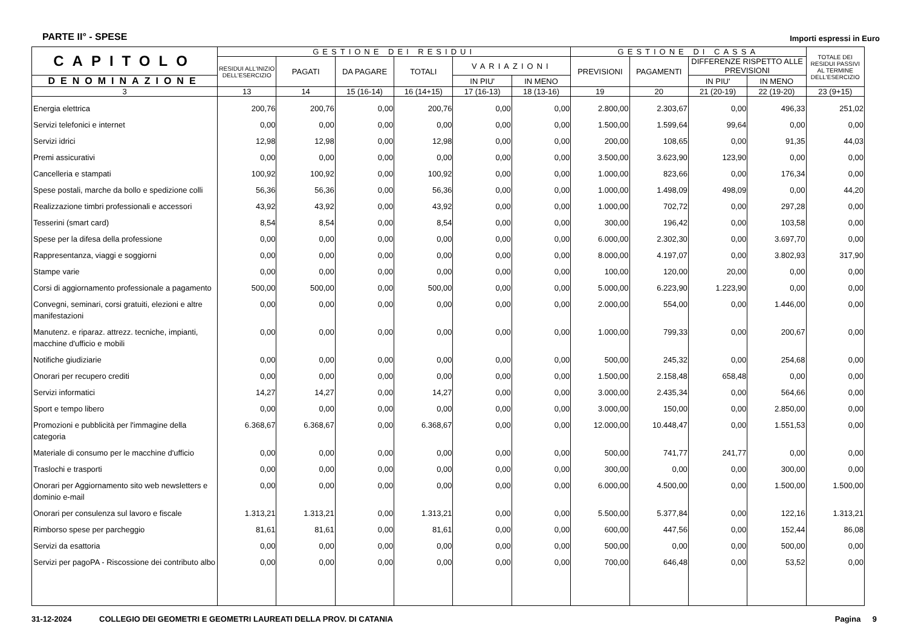PARTE II° - SPESE
Importi espressi in Euro
| CAPITOLO | GESTIONE DEI RESIDUI | | | | | | GESTIONE DI CASSA | | | | TOTALE DEI RESIDUI PASSIVI AL TERMINE DELL'ESERCIZIO |
| --- | --- | --- | --- | --- | --- | --- | --- | --- | --- | --- | --- |
| | RESIDUI ALL'INIZIO DELL'ESERCIZIO | PAGATI | DA PAGARE | TOTALI | VARIAZIONI | | PREVISIONI | PAGAMENTI | DIFFERENZE RISPETTO ALLE PREVISIONI | | |
| | | | | | IN PIU' | IN MENO | | | IN PIU' | IN MENO | |
| DENOMINAZIONE | | | | | | | | | | | |
| 3 | 13 | 14 | 15 (16-14) | 16 (14+15) | 17 (16-13) | 18 (13-16) | 19 | 20 | 21 (20-19) | 22 (19-20) | 23 (9+15) |
| Energia elettrica | 200,76 | 200,76 | 0,00 | 200,76 | 0,00 | 0,00 | 2.800,00 | 2.303,67 | 0,00 | 496,33 | 251,02 |
| Servizi telefonici e internet | 0,00 | 0,00 | 0,00 | 0,00 | 0,00 | 0,00 | 1.500,00 | 1.599,64 | 99,64 | 0,00 | 0,00 |
| Servizi idrici | 12,98 | 12,98 | 0,00 | 12,98 | 0,00 | 0,00 | 200,00 | 108,65 | 0,00 | 91,35 | 44,03 |
| Premi assicurativi | 0,00 | 0,00 | 0,00 | 0,00 | 0,00 | 0,00 | 3.500,00 | 3.623,90 | 123,90 | 0,00 | 0,00 |
| Cancelleria e stampati | 100,92 | 100,92 | 0,00 | 100,92 | 0,00 | 0,00 | 1.000,00 | 823,66 | 0,00 | 176,34 | 0,00 |
| Spese postali, marche da bollo e spedizione colli | 56,36 | 56,36 | 0,00 | 56,36 | 0,00 | 0,00 | 1.000,00 | 1.498,09 | 498,09 | 0,00 | 44,20 |
| Realizzazione timbri professionali e accessori | 43,92 | 43,92 | 0,00 | 43,92 | 0,00 | 0,00 | 1.000,00 | 702,72 | 0,00 | 297,28 | 0,00 |
| Tesserini (smart card) | 8,54 | 8,54 | 0,00 | 8,54 | 0,00 | 0,00 | 300,00 | 196,42 | 0,00 | 103,58 | 0,00 |
| Spese per la difesa della professione | 0,00 | 0,00 | 0,00 | 0,00 | 0,00 | 0,00 | 6.000,00 | 2.302,30 | 0,00 | 3.697,70 | 0,00 |
| Rappresentanza, viaggi e soggiorni | 0,00 | 0,00 | 0,00 | 0,00 | 0,00 | 0,00 | 8.000,00 | 4.197,07 | 0,00 | 3.802,93 | 317,90 |
| Stampe varie | 0,00 | 0,00 | 0,00 | 0,00 | 0,00 | 0,00 | 100,00 | 120,00 | 20,00 | 0,00 | 0,00 |
| Corsi di aggiornamento professionale a pagamento | 500,00 | 500,00 | 0,00 | 500,00 | 0,00 | 0,00 | 5.000,00 | 6.223,90 | 1.223,90 | 0,00 | 0,00 |
| Convegni, seminari, corsi gratuiti, elezioni e altre manifestazioni | 0,00 | 0,00 | 0,00 | 0,00 | 0,00 | 0,00 | 2.000,00 | 554,00 | 0,00 | 1.446,00 | 0,00 |
| Manutenz. e riparaz. attrezz. tecniche, impianti, macchine d'ufficio e mobili | 0,00 | 0,00 | 0,00 | 0,00 | 0,00 | 0,00 | 1.000,00 | 799,33 | 0,00 | 200,67 | 0,00 |
| Notifiche giudiziarie | 0,00 | 0,00 | 0,00 | 0,00 | 0,00 | 0,00 | 500,00 | 245,32 | 0,00 | 254,68 | 0,00 |
| Onorari per recupero crediti | 0,00 | 0,00 | 0,00 | 0,00 | 0,00 | 0,00 | 1.500,00 | 2.158,48 | 658,48 | 0,00 | 0,00 |
| Servizi informatici | 14,27 | 14,27 | 0,00 | 14,27 | 0,00 | 0,00 | 3.000,00 | 2.435,34 | 0,00 | 564,66 | 0,00 |
| Sport e tempo libero | 0,00 | 0,00 | 0,00 | 0,00 | 0,00 | 0,00 | 3.000,00 | 150,00 | 0,00 | 2.850,00 | 0,00 |
| Promozioni e pubblicità per l'immagine della categoria | 6.368,67 | 6.368,67 | 0,00 | 6.368,67 | 0,00 | 0,00 | 12.000,00 | 10.448,47 | 0,00 | 1.551,53 | 0,00 |
| Materiale di consumo per le macchine d'ufficio | 0,00 | 0,00 | 0,00 | 0,00 | 0,00 | 0,00 | 500,00 | 741,77 | 241,77 | 0,00 | 0,00 |
| Traslochi e trasporti | 0,00 | 0,00 | 0,00 | 0,00 | 0,00 | 0,00 | 300,00 | 0,00 | 0,00 | 300,00 | 0,00 |
| Onorari per Aggiornamento sito web newsletters e dominio e-mail | 0,00 | 0,00 | 0,00 | 0,00 | 0,00 | 0,00 | 6.000,00 | 4.500,00 | 0,00 | 1.500,00 | 1.500,00 |
| Onorari per consulenza sul lavoro e fiscale | 1.313,21 | 1.313,21 | 0,00 | 1.313,21 | 0,00 | 0,00 | 5.500,00 | 5.377,84 | 0,00 | 122,16 | 1.313,21 |
| Rimborso spese per parcheggio | 81,61 | 81,61 | 0,00 | 81,61 | 0,00 | 0,00 | 600,00 | 447,56 | 0,00 | 152,44 | 86,08 |
| Servizi da esattoria | 0,00 | 0,00 | 0,00 | 0,00 | 0,00 | 0,00 | 500,00 | 0,00 | 0,00 | 500,00 | 0,00 |
| Servizi per pagoPA - Riscossione dei contributo albo | 0,00 | 0,00 | 0,00 | 0,00 | 0,00 | 0,00 | 700,00 | 646,48 | 0,00 | 53,52 | 0,00 |
31-12-2024 COLLEGIO DEI GEOMETRI E GEOMETRI LAUREATI DELLA PROV. DI CATANIA Pagina 9